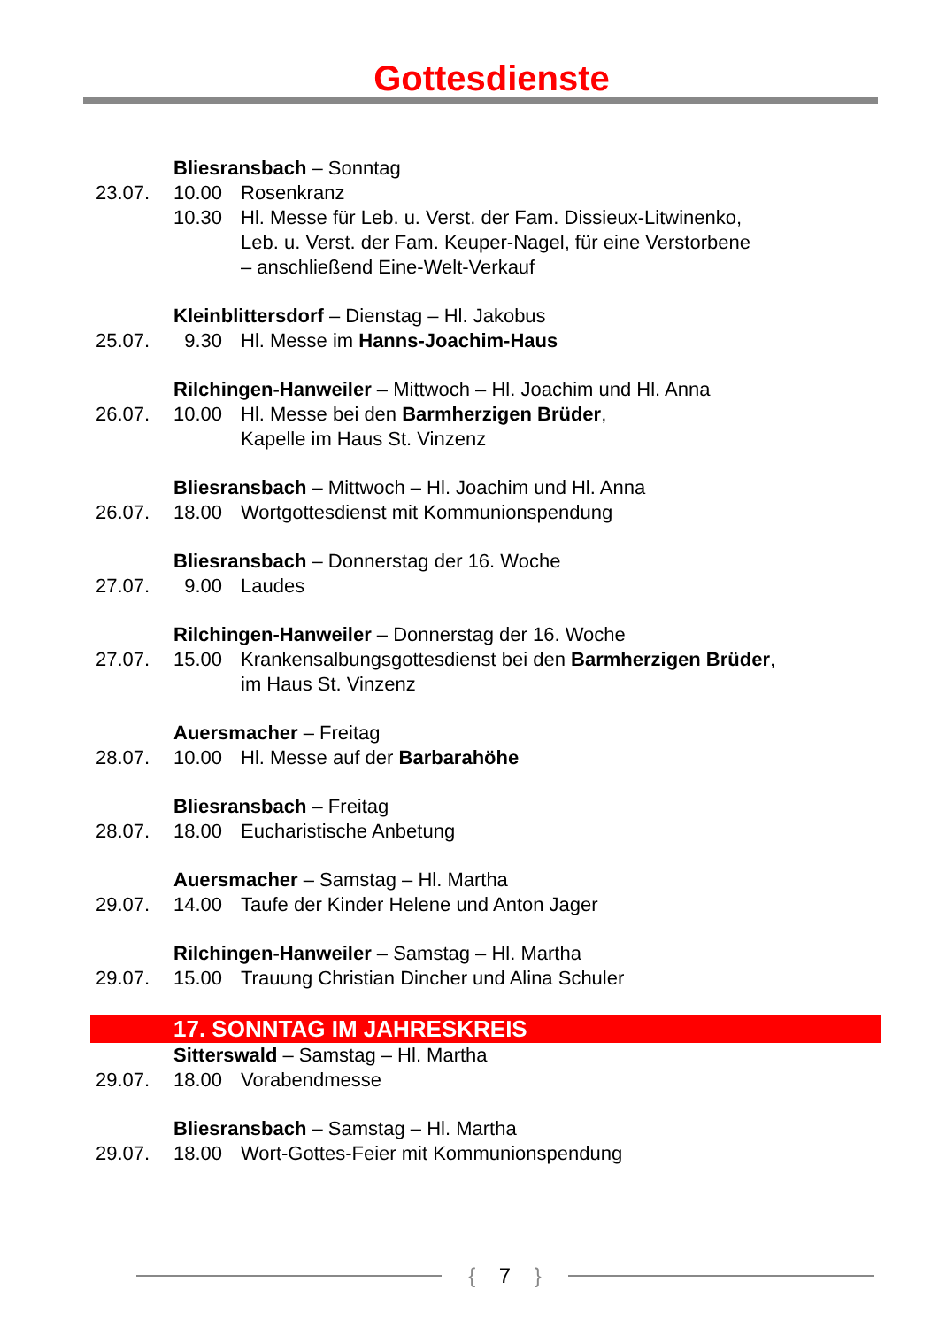Gottesdienste
Bliesransbach – Sonntag
23.07. 10.00 Rosenkranz
10.30 Hl. Messe für Leb. u. Verst. der Fam. Dissieux-Litwinenko,
Leb. u. Verst. der Fam. Keuper-Nagel, für eine Verstorbene
– anschließend Eine-Welt-Verkauf
Kleinblittersdorf – Dienstag – Hl. Jakobus
25.07. 9.30 Hl. Messe im Hanns-Joachim-Haus
Rilchingen-Hanweiler – Mittwoch – Hl. Joachim und Hl. Anna
26.07. 10.00 Hl. Messe bei den Barmherzigen Brüder,
Kapelle im Haus St. Vinzenz
Bliesransbach – Mittwoch – Hl. Joachim und Hl. Anna
26.07. 18.00 Wortgottesdienst mit Kommunionspendung
Bliesransbach – Donnerstag der 16. Woche
27.07. 9.00 Laudes
Rilchingen-Hanweiler – Donnerstag der 16. Woche
27.07. 15.00 Krankensalbungsgottesdienst bei den Barmherzigen Brüder,
im Haus St. Vinzenz
Auersmacher – Freitag
28.07. 10.00 Hl. Messe auf der Barbarahöhe
Bliesransbach – Freitag
28.07. 18.00 Eucharistische Anbetung
Auersmacher – Samstag – Hl. Martha
29.07. 14.00 Taufe der Kinder Helene und Anton Jager
Rilchingen-Hanweiler – Samstag – Hl. Martha
29.07. 15.00 Trauung Christian Dincher und Alina Schuler
17. SONNTAG IM JAHRESKREIS
Sitterswald – Samstag – Hl. Martha
29.07. 18.00 Vorabendmesse
Bliesransbach – Samstag – Hl. Martha
29.07. 18.00 Wort-Gottes-Feier mit Kommunionspendung
{ 7 }